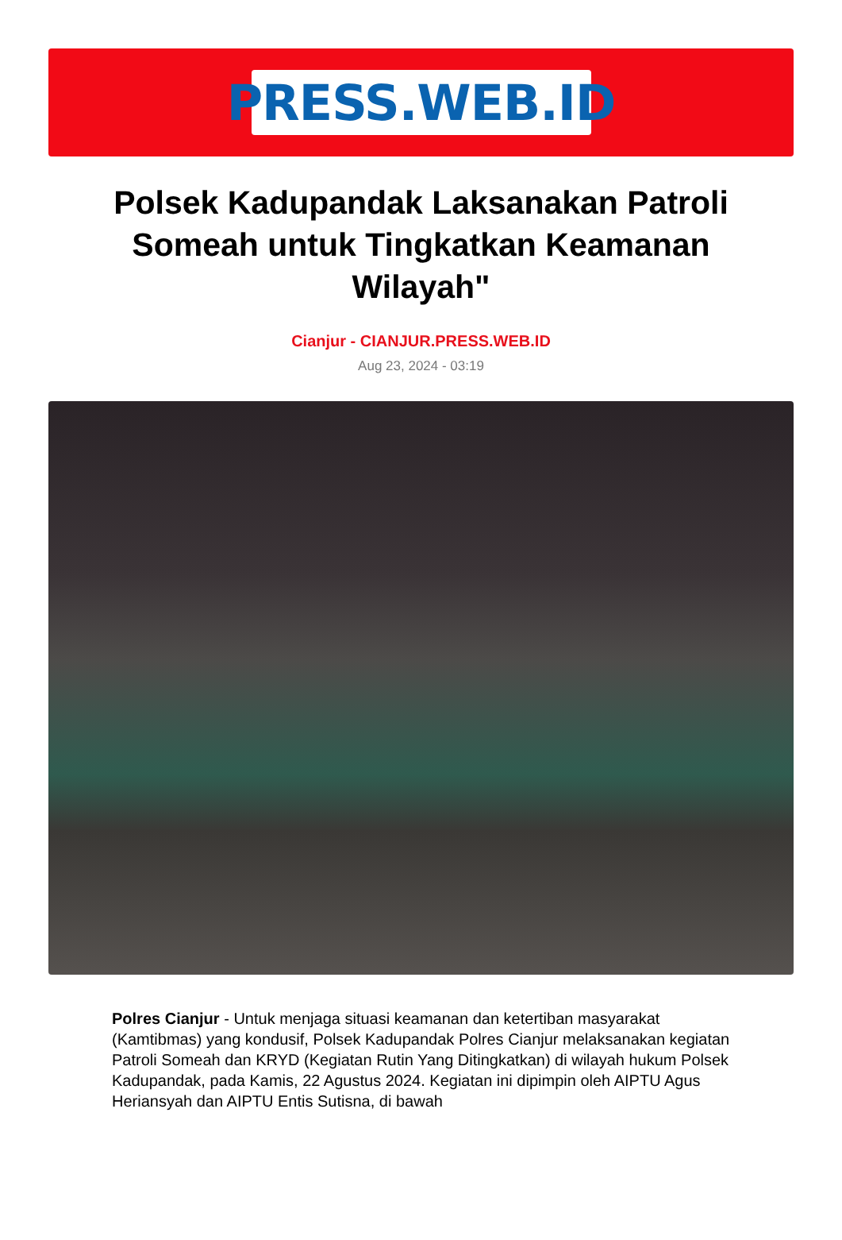PRESS.WEB.ID
Polsek Kadupandak Laksanakan Patroli Someah untuk Tingkatkan Keamanan Wilayah"
Cianjur - CIANJUR.PRESS.WEB.ID
Aug 23, 2024 - 03:19
Polres Cianjur - Untuk menjaga situasi keamanan dan ketertiban masyarakat (Kamtibmas) yang kondusif, Polsek Kadupandak Polres Cianjur melaksanakan kegiatan Patroli Someah dan KRYD (Kegiatan Rutin Yang Ditingkatkan) di wilayah hukum Polsek Kadupandak, pada Kamis, 22 Agustus 2024. Kegiatan ini dipimpin oleh AIPTU Agus Heriansyah dan AIPTU Entis Sutisna, di bawah